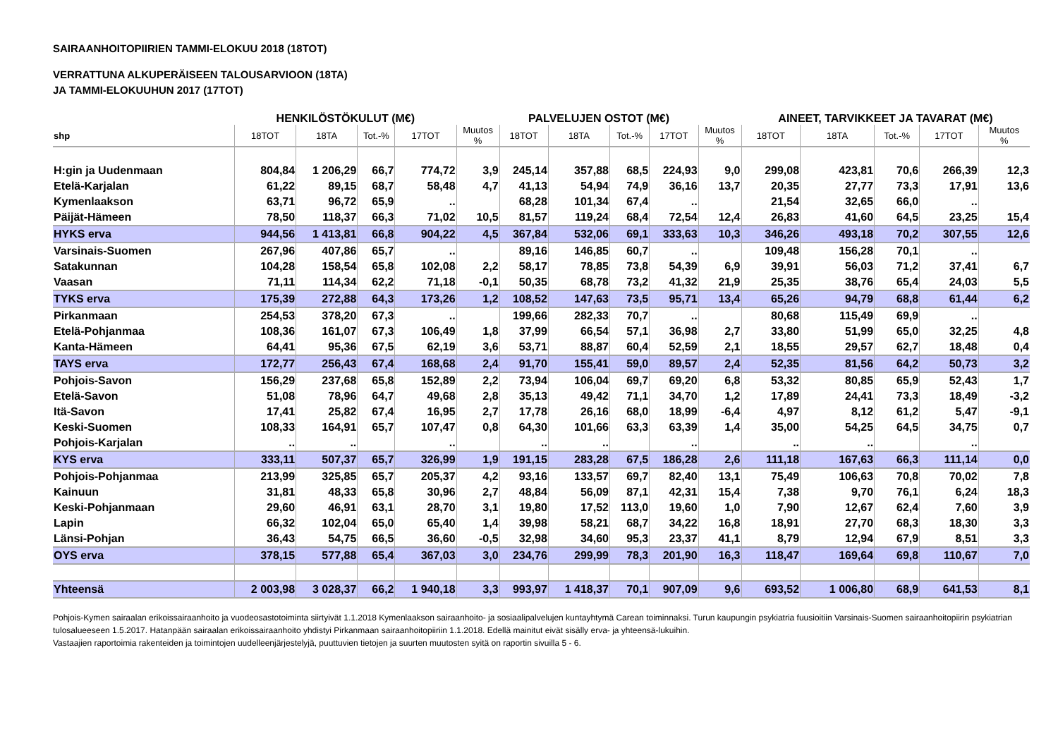SAIRAANHOITOPIIRIEN TAMMI-ELOKUU 2018 (18TOT)
VERRATTUNA ALKUPERÄISEEN TALOUSARVIOON (18TA)
JA TAMMI-ELOKUUHUN 2017 (17TOT)
| | HENKILÖSTÖKULUT (M€) | | | | | PALVELUJEN OSTOT (M€) | | | | | AINEET, TARVIKKEET JA TAVARAT (M€) | | | | |
| --- | --- | --- | --- | --- | --- | --- | --- | --- | --- | --- | --- | --- | --- | --- | --- |
| shp | 18TOT | 18TA | Tot.-% | 17TOT | Muutos % | 18TOT | 18TA | Tot.-% | 17TOT | Muutos % | 18TOT | 18TA | Tot.-% | 17TOT | Muutos % |
| H:gin ja Uudenmaan | 804,84 | 1 206,29 | 66,7 | 774,72 | 3,9 | 245,14 | 357,88 | 68,5 | 224,93 | 9,0 | 299,08 | 423,81 | 70,6 | 266,39 | 12,3 |
| Etelä-Karjalan | 61,22 | 89,15 | 68,7 | 58,48 | 4,7 | 41,13 | 54,94 | 74,9 | 36,16 | 13,7 | 20,35 | 27,77 | 73,3 | 17,91 | 13,6 |
| Kymenlaakson | 63,71 | 96,72 | 65,9 | .. | | 68,28 | 101,34 | 67,4 | .. | | 21,54 | 32,65 | 66,0 | .. | |
| Päijät-Hämeen | 78,50 | 118,37 | 66,3 | 71,02 | 10,5 | 81,57 | 119,24 | 68,4 | 72,54 | 12,4 | 26,83 | 41,60 | 64,5 | 23,25 | 15,4 |
| HYKS erva | 944,56 | 1 413,81 | 66,8 | 904,22 | 4,5 | 367,84 | 532,06 | 69,1 | 333,63 | 10,3 | 346,26 | 493,18 | 70,2 | 307,55 | 12,6 |
| Varsinais-Suomen | 267,96 | 407,86 | 65,7 | .. | | 89,16 | 146,85 | 60,7 | .. | | 109,48 | 156,28 | 70,1 | .. | |
| Satakunnan | 104,28 | 158,54 | 65,8 | 102,08 | 2,2 | 58,17 | 78,85 | 73,8 | 54,39 | 6,9 | 39,91 | 56,03 | 71,2 | 37,41 | 6,7 |
| Vaasan | 71,11 | 114,34 | 62,2 | 71,18 | -0,1 | 50,35 | 68,78 | 73,2 | 41,32 | 21,9 | 25,35 | 38,76 | 65,4 | 24,03 | 5,5 |
| TYKS erva | 175,39 | 272,88 | 64,3 | 173,26 | 1,2 | 108,52 | 147,63 | 73,5 | 95,71 | 13,4 | 65,26 | 94,79 | 68,8 | 61,44 | 6,2 |
| Pirkanmaan | 254,53 | 378,20 | 67,3 | .. | | 199,66 | 282,33 | 70,7 | .. | | 80,68 | 115,49 | 69,9 | .. | |
| Etelä-Pohjanmaa | 108,36 | 161,07 | 67,3 | 106,49 | 1,8 | 37,99 | 66,54 | 57,1 | 36,98 | 2,7 | 33,80 | 51,99 | 65,0 | 32,25 | 4,8 |
| Kanta-Hämeen | 64,41 | 95,36 | 67,5 | 62,19 | 3,6 | 53,71 | 88,87 | 60,4 | 52,59 | 2,1 | 18,55 | 29,57 | 62,7 | 18,48 | 0,4 |
| TAYS erva | 172,77 | 256,43 | 67,4 | 168,68 | 2,4 | 91,70 | 155,41 | 59,0 | 89,57 | 2,4 | 52,35 | 81,56 | 64,2 | 50,73 | 3,2 |
| Pohjois-Savon | 156,29 | 237,68 | 65,8 | 152,89 | 2,2 | 73,94 | 106,04 | 69,7 | 69,20 | 6,8 | 53,32 | 80,85 | 65,9 | 52,43 | 1,7 |
| Etelä-Savon | 51,08 | 78,96 | 64,7 | 49,68 | 2,8 | 35,13 | 49,42 | 71,1 | 34,70 | 1,2 | 17,89 | 24,41 | 73,3 | 18,49 | -3,2 |
| Itä-Savon | 17,41 | 25,82 | 67,4 | 16,95 | 2,7 | 17,78 | 26,16 | 68,0 | 18,99 | -6,4 | 4,97 | 8,12 | 61,2 | 5,47 | -9,1 |
| Keski-Suomen | 108,33 | 164,91 | 65,7 | 107,47 | 0,8 | 64,30 | 101,66 | 63,3 | 63,39 | 1,4 | 35,00 | 54,25 | 64,5 | 34,75 | 0,7 |
| Pohjois-Karjalan | .. | .. | | .. | | .. | .. | | .. | | .. | .. | | .. | |
| KYS erva | 333,11 | 507,37 | 65,7 | 326,99 | 1,9 | 191,15 | 283,28 | 67,5 | 186,28 | 2,6 | 111,18 | 167,63 | 66,3 | 111,14 | 0,0 |
| Pohjois-Pohjanmaa | 213,99 | 325,85 | 65,7 | 205,37 | 4,2 | 93,16 | 133,57 | 69,7 | 82,40 | 13,1 | 75,49 | 106,63 | 70,8 | 70,02 | 7,8 |
| Kainuun | 31,81 | 48,33 | 65,8 | 30,96 | 2,7 | 48,84 | 56,09 | 87,1 | 42,31 | 15,4 | 7,38 | 9,70 | 76,1 | 6,24 | 18,3 |
| Keski-Pohjanmaan | 29,60 | 46,91 | 63,1 | 28,70 | 3,1 | 19,80 | 17,52 | 113,0 | 19,60 | 1,0 | 7,90 | 12,67 | 62,4 | 7,60 | 3,9 |
| Lapin | 66,32 | 102,04 | 65,0 | 65,40 | 1,4 | 39,98 | 58,21 | 68,7 | 34,22 | 16,8 | 18,91 | 27,70 | 68,3 | 18,30 | 3,3 |
| Länsi-Pohjan | 36,43 | 54,75 | 66,5 | 36,60 | -0,5 | 32,98 | 34,60 | 95,3 | 23,37 | 41,1 | 8,79 | 12,94 | 67,9 | 8,51 | 3,3 |
| OYS erva | 378,15 | 577,88 | 65,4 | 367,03 | 3,0 | 234,76 | 299,99 | 78,3 | 201,90 | 16,3 | 118,47 | 169,64 | 69,8 | 110,67 | 7,0 |
| Yhteensä | 2 003,98 | 3 028,37 | 66,2 | 1 940,18 | 3,3 | 993,97 | 1 418,37 | 70,1 | 907,09 | 9,6 | 693,52 | 1 006,80 | 68,9 | 641,53 | 8,1 |
Pohjois-Kymen sairaalan erikoissairaanhoito ja vuodeosastotoiminta siirtyivät 1.1.2018 Kymenlaakson sairaanhoito- ja sosiaalipalvelujen kuntayhtymä Carean toiminnaksi. Turun kaupungin psykiatria fuusioitiin Varsinais-Suomen sairaanhoitopiirin psykiatrian tulosalueeseen 1.5.2017. Hatanpään sairaalan erikoissairaanhoito yhdistyi Pirkanmaan sairaanhoitopiiriin 1.1.2018. Edellä mainitut eivät sisälly erva- ja yhteensä-lukuihin.
Vastaajien raportoimia rakenteiden ja toimintojen uudelleenjärjestelyjä, puuttuvien tietojen ja suurten muutosten syitä on raportin sivuilla 5 - 6.